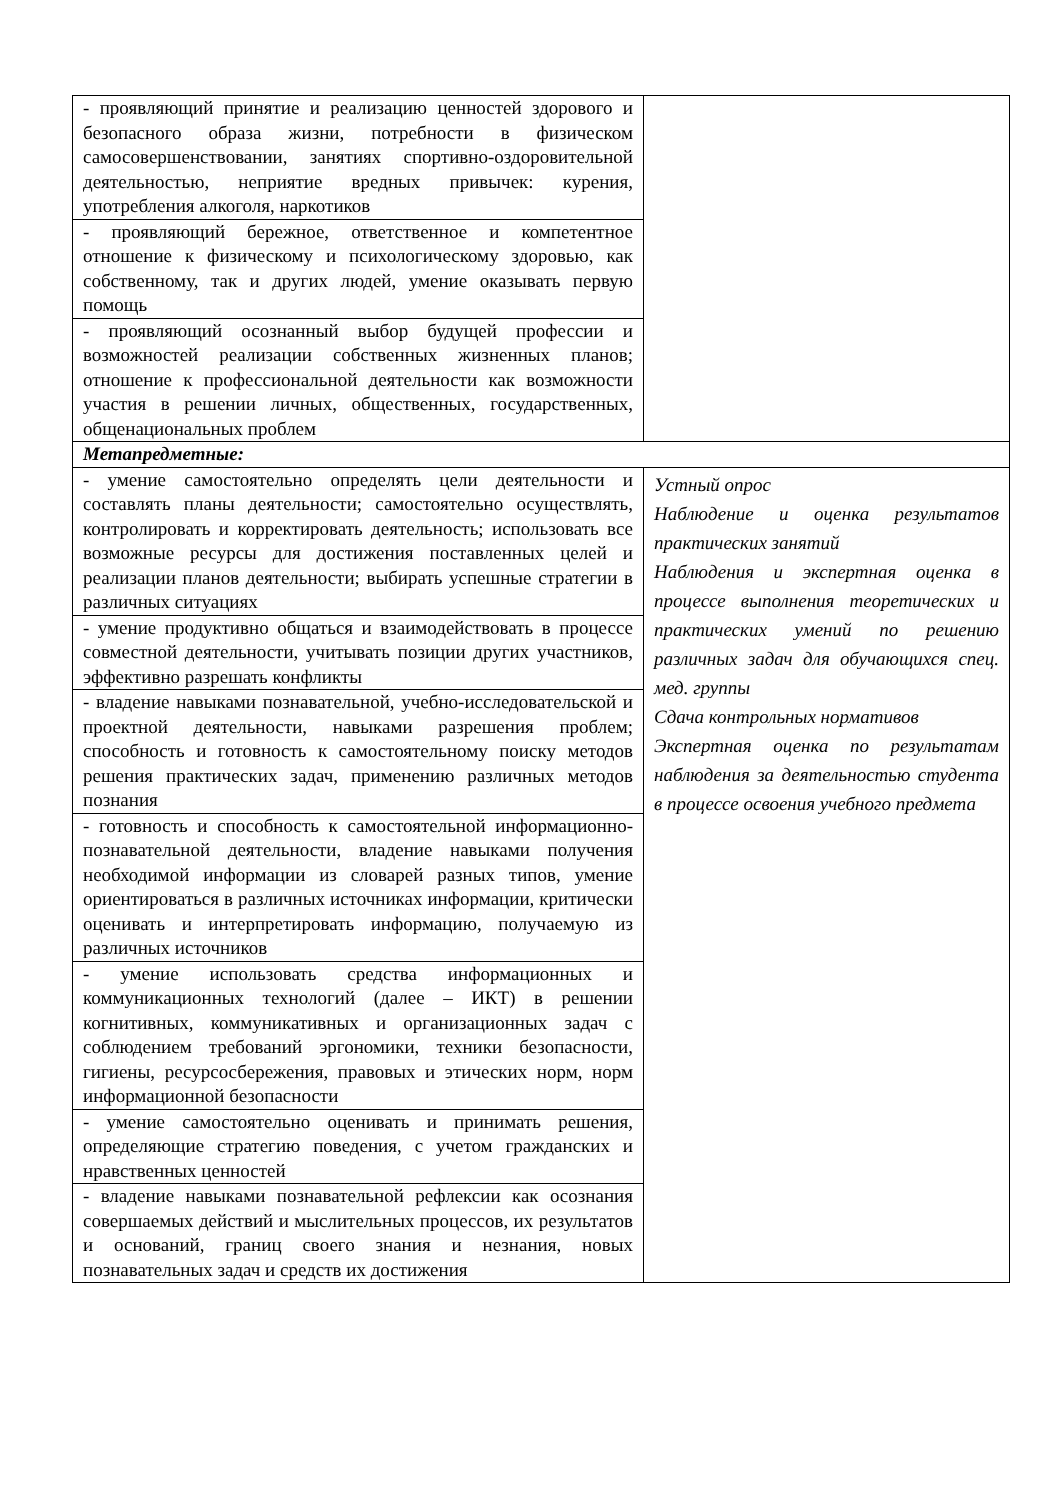| - проявляющий принятие и реализацию ценностей здорового и безопасного образа жизни, потребности в физическом самосовершенствовании, занятиях спортивно-оздоровительной деятельностью, неприятие вредных привычек: курения, употребления алкоголя, наркотиков | |
| - проявляющий бережное, ответственное и компетентное отношение к физическому и психологическому здоровью, как собственному, так и других людей, умение оказывать первую помощь | |
| - проявляющий осознанный выбор будущей профессии и возможностей реализации собственных жизненных планов; отношение к профессиональной деятельности как возможности участия в решении личных, общественных, государственных, общенациональных проблем | |
| Метапредметные: | |
| - умение самостоятельно определять цели деятельности и составлять планы деятельности; самостоятельно осуществлять, контролировать и корректировать деятельность; использовать все возможные ресурсы для достижения поставленных целей и реализации планов деятельности; выбирать успешные стратегии в различных ситуациях | Устный опрос Наблюдение и оценка результатов практических занятий Наблюдения и экспертная оценка в процессе выполнения теоретических и практических умений по решению различных задач для обучающихся спец. мед. группы Сдача контрольных нормативов Экспертная оценка по результатам наблюдения за деятельностью студента в процессе освоения учебного предмета |
| - умение продуктивно общаться и взаимодействовать в процессе совместной деятельности, учитывать позиции других участников, эффективно разрешать конфликты | |
| - владение навыками познавательной, учебно-исследовательской и проектной деятельности, навыками разрешения проблем; способность и готовность к самостоятельному поиску методов решения практических задач, применению различных методов познания | |
| - готовность и способность к самостоятельной информационно-познавательной деятельности, владение навыками получения необходимой информации из словарей разных типов, умение ориентироваться в различных источниках информации, критически оценивать и интерпретировать информацию, получаемую из различных источников | |
| - умение использовать средства информационных и коммуникационных технологий (далее – ИКТ) в решении когнитивных, коммуникативных и организационных задач с соблюдением требований эргономики, техники безопасности, гигиены, ресурсосбережения, правовых и этических норм, норм информационной безопасности | |
| - умение самостоятельно оценивать и принимать решения, определяющие стратегию поведения, с учетом гражданских и нравственных ценностей | |
| - владение навыками познавательной рефлексии как осознания совершаемых действий и мыслительных процессов, их результатов и оснований, границ своего знания и незнания, новых познавательных задач и средств их достижения | |